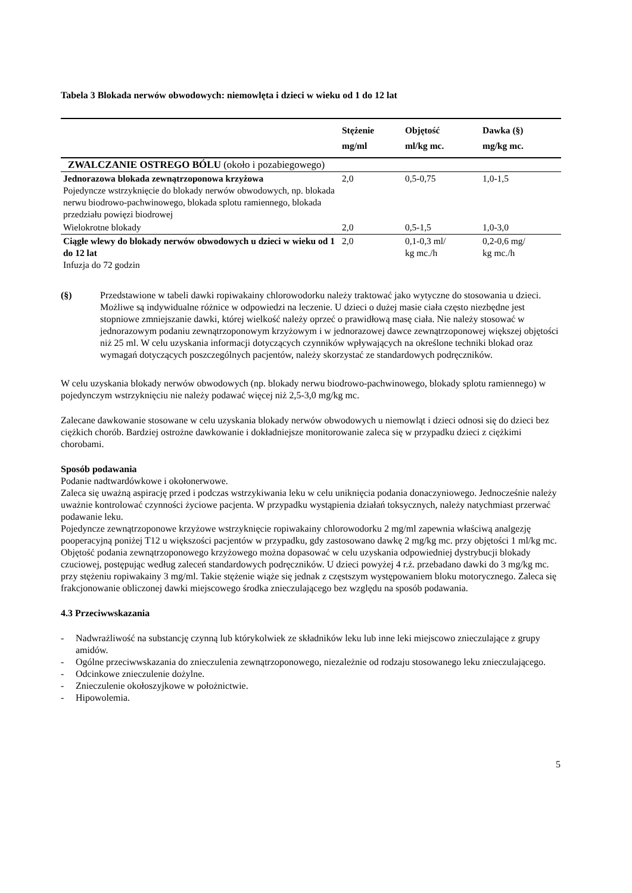Tabela 3 Blokada nerwów obwodowych: niemowlęta i dzieci w wieku od 1 do 12 lat
| | Stężenie mg/ml | Objętość ml/kg mc. | Dawka (§) mg/kg mc. |
| --- | --- | --- | --- |
| ZWALCZANIE OSTREGO BÓLU (około i pozabiegowego) | | | |
| Jednorazowa blokada zewnątrzoponowa krzyżowa Pojedyncze wstrzyknięcie do blokady nerwów obwodowych, np. blokada nerwu biodrowo-pachwinowego, blokada splotu ramiennego, blokada przedziału powięzi biodrowej | 2,0 | 0,5-0,75 | 1,0-1,5 |
| Wielokrotne blokady | 2,0 | 0,5-1,5 | 1,0-3,0 |
| Ciągłe wlewy do blokady nerwów obwodowych u dzieci w wieku od 1 do 12 lat Infuzja do 72 godzin | 2,0 | 0,1-0,3 ml/ kg mc./h | 0,2-0,6 mg/ kg mc./h |
(§) Przedstawione w tabeli dawki ropiwakainy chlorowodorku należy traktować jako wytyczne do stosowania u dzieci. Możliwe są indywidualne różnice w odpowiedzi na leczenie. U dzieci o dużej masie ciała często niezbędne jest stopniowe zmniejszanie dawki, której wielkość należy oprzeć o prawidłową masę ciała. Nie należy stosować w jednorazowym podaniu zewnątrzoponowym krzyżowym i w jednorazowej dawce zewnątrzoponowej większej objętości niż 25 ml. W celu uzyskania informacji dotyczących czynników wpływających na określone techniki blokad oraz wymagań dotyczących poszczególnych pacjentów, należy skorzystać ze standardowych podręczników.
W celu uzyskania blokady nerwów obwodowych (np. blokady nerwu biodrowo-pachwinowego, blokady splotu ramiennego) w pojedynczym wstrzyknięciu nie należy podawać więcej niż 2,5-3,0 mg/kg mc.
Zalecane dawkowanie stosowane w celu uzyskania blokady nerwów obwodowych u niemowląt i dzieci odnosi się do dzieci bez ciężkich chorób. Bardziej ostrożne dawkowanie i dokładniejsze monitorowanie zaleca się w przypadku dzieci z ciężkimi chorobami.
Sposób podawania
Podanie nadtwardówkowe i okołonerwowe.
Zaleca się uważną aspirację przed i podczas wstrzykiwania leku w celu uniknięcia podania donaczyniowego. Jednocześnie należy uważnie kontrolować czynności życiowe pacjenta. W przypadku wystąpienia działań toksycznych, należy natychmiast przerwać podawanie leku.
Pojedyncze zewnątrzoponowe krzyżowe wstrzyknięcie ropiwakainy chlorowodorku 2 mg/ml zapewnia właściwą analgezję pooperacyjną poniżej T12 u większości pacjentów w przypadku, gdy zastosowano dawkę 2 mg/kg mc. przy objętości 1 ml/kg mc. Objętość podania zewnątrzoponowego krzyżowego można dopasować w celu uzyskania odpowiedniej dystrybucji blokady czuciowej, postępując według zaleceń standardowych podręczników. U dzieci powyżej 4 r.ż. przebadano dawki do 3 mg/kg mc. przy stężeniu ropiwakainy 3 mg/ml. Takie stężenie wiąże się jednak z częstszym występowaniem bloku motorycznego. Zaleca się frakcjonowanie obliczonej dawki miejscowego środka znieczulającego bez względu na sposób podawania.
4.3 Przeciwwskazania
- Nadwrażliwość na substancję czynną lub którykolwiek ze składników leku lub inne leki miejscowo znieczulające z grupy amidów.
- Ogólne przeciwwskazania do znieczulenia zewnątrzoponowego, niezależnie od rodzaju stosowanego leku znieczulającego.
- Odcinkowe znieczulenie dożylne.
- Znieczulenie okołoszyjkowe w położnictwie.
- Hipowolemia.
5